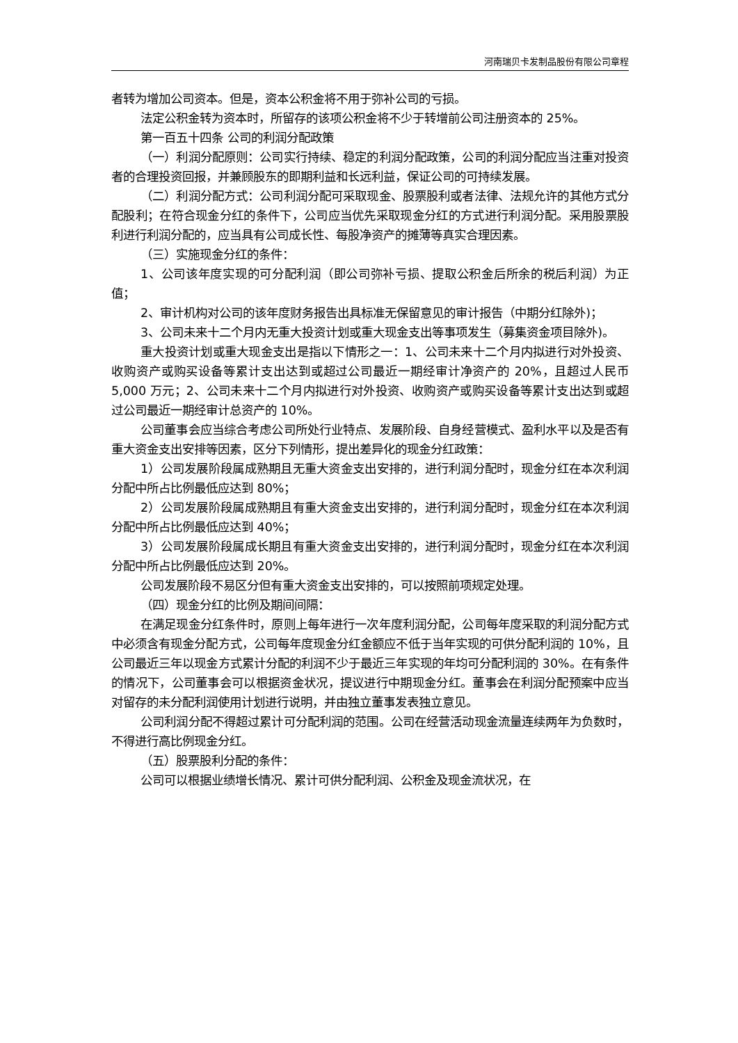河南瑞贝卡发制品股份有限公司章程
者转为增加公司资本。但是，资本公积金将不用于弥补公司的亏损。
法定公积金转为资本时，所留存的该项公积金将不少于转增前公司注册资本的 25%。
第一百五十四条 公司的利润分配政策
（一）利润分配原则：公司实行持续、稳定的利润分配政策，公司的利润分配应当注重对投资者的合理投资回报，并兼顾股东的即期利益和长远利益，保证公司的可持续发展。
（二）利润分配方式：公司利润分配可采取现金、股票股利或者法律、法规允许的其他方式分配股利；在符合现金分红的条件下，公司应当优先采取现金分红的方式进行利润分配。采用股票股利进行利润分配的，应当具有公司成长性、每股净资产的摊薄等真实合理因素。
（三）实施现金分红的条件：
1、公司该年度实现的可分配利润（即公司弥补亏损、提取公积金后所余的税后利润）为正值；
2、审计机构对公司的该年度财务报告出具标准无保留意见的审计报告（中期分红除外)；
3、公司未来十二个月内无重大投资计划或重大现金支出等事项发生（募集资金项目除外)。
重大投资计划或重大现金支出是指以下情形之一：1、公司未来十二个月内拟进行对外投资、收购资产或购买设备等累计支出达到或超过公司最近一期经审计净资产的 20%，且超过人民币 5,000 万元；2、公司未来十二个月内拟进行对外投资、收购资产或购买设备等累计支出达到或超过公司最近一期经审计总资产的 10%。
公司董事会应当综合考虑公司所处行业特点、发展阶段、自身经营模式、盈利水平以及是否有重大资金支出安排等因素，区分下列情形，提出差异化的现金分红政策：
1）公司发展阶段属成熟期且无重大资金支出安排的，进行利润分配时，现金分红在本次利润分配中所占比例最低应达到 80%；
2）公司发展阶段属成熟期且有重大资金支出安排的，进行利润分配时，现金分红在本次利润分配中所占比例最低应达到 40%；
3）公司发展阶段属成长期且有重大资金支出安排的，进行利润分配时，现金分红在本次利润分配中所占比例最低应达到 20%。
公司发展阶段不易区分但有重大资金支出安排的，可以按照前项规定处理。
（四）现金分红的比例及期间间隔：
在满足现金分红条件时，原则上每年进行一次年度利润分配，公司每年度采取的利润分配方式中必须含有现金分配方式，公司每年度现金分红金额应不低于当年实现的可供分配利润的 10%，且公司最近三年以现金方式累计分配的利润不少于最近三年实现的年均可分配利润的 30%。在有条件的情况下，公司董事会可以根据资金状况，提议进行中期现金分红。董事会在利润分配预案中应当对留存的未分配利润使用计划进行说明，并由独立董事发表独立意见。
公司利润分配不得超过累计可分配利润的范围。公司在经营活动现金流量连续两年为负数时，不得进行高比例现金分红。
（五）股票股利分配的条件：
公司可以根据业绩增长情况、累计可供分配利润、公积金及现金流状况，在